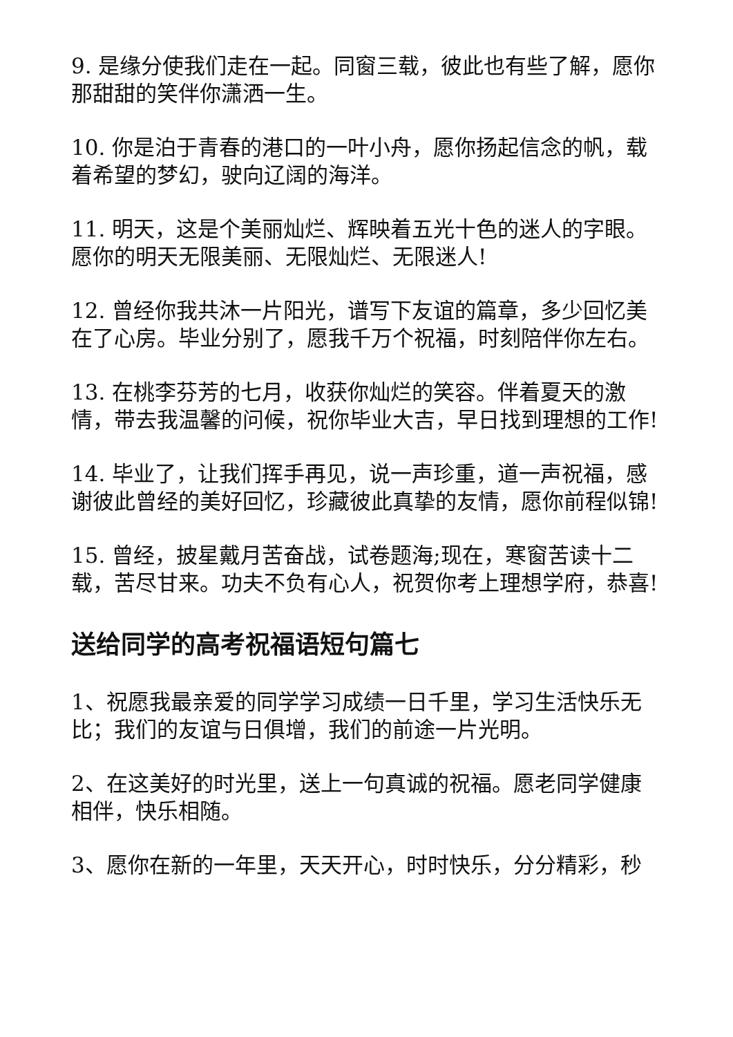9. 是缘分使我们走在一起。同窗三载，彼此也有些了解，愿你那甜甜的笑伴你潇洒一生。
10. 你是泊于青春的港口的一叶小舟，愿你扬起信念的帆，载着希望的梦幻，驶向辽阔的海洋。
11. 明天，这是个美丽灿烂、辉映着五光十色的迷人的字眼。愿你的明天无限美丽、无限灿烂、无限迷人!
12. 曾经你我共沐一片阳光，谱写下友谊的篇章，多少回忆美在了心房。毕业分别了，愿我千万个祝福，时刻陪伴你左右。
13. 在桃李芬芳的七月，收获你灿烂的笑容。伴着夏天的激情，带去我温馨的问候，祝你毕业大吉，早日找到理想的工作!
14. 毕业了，让我们挥手再见，说一声珍重，道一声祝福，感谢彼此曾经的美好回忆，珍藏彼此真挚的友情，愿你前程似锦!
15. 曾经，披星戴月苦奋战，试卷题海;现在，寒窗苦读十二载，苦尽甘来。功夫不负有心人，祝贺你考上理想学府，恭喜!
送给同学的高考祝福语短句篇七
1、祝愿我最亲爱的同学学习成绩一日千里，学习生活快乐无比；我们的友谊与日俱增，我们的前途一片光明。
2、在这美好的时光里，送上一句真诚的祝福。愿老同学健康相伴，快乐相随。
3、愿你在新的一年里，天天开心，时时快乐，分分精彩，秒